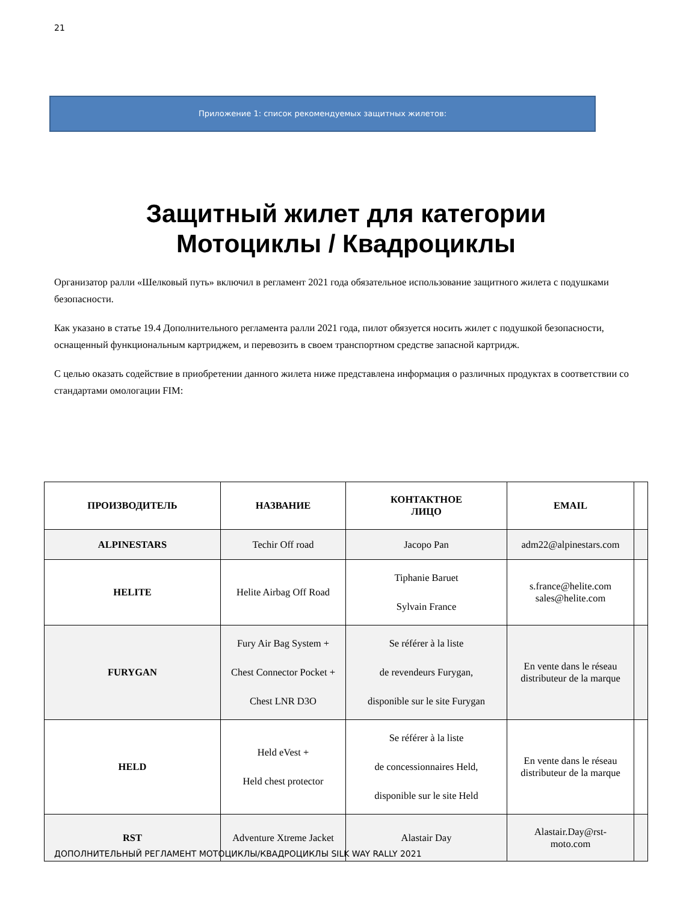21
Приложение 1: список рекомендуемых защитных жилетов:
Защитный жилет для категории
Мотоциклы / Квадроциклы
Организатор ралли «Шелковый путь» включил в регламент 2021 года обязательное использование защитного жилета с подушками безопасности.
Как указано в статье 19.4 Дополнительного регламента ралли 2021 года, пилот обязуется носить жилет с подушкой безопасности, оснащенный функциональным картриджем, и перевозить в своем транспортном средстве запасной картридж.
С целью оказать содействие в приобретении данного жилета ниже представлена информация о различных продуктах в соответствии со стандартами омологации FIM:
| ПРОИЗВОДИТЕЛЬ | НАЗВАНИЕ | КОНТАКТНОЕ ЛИЦО | EMAIL | |
| --- | --- | --- | --- | --- |
| ALPINESTARS | Techir Off road | Jacopo Pan | adm22@alpinestars.com | |
| HELITE | Helite Airbag Off Road | Tiphanie Baruet Sylvain France | s.france@helite.com sales@helite.com | |
| FURYGAN | Fury Air Bag System + Chest Connector Pocket + Chest LNR D3O | Se référer à la liste de revendeurs Furygan, disponible sur le site Furygan | En vente dans le réseau distributeur de la marque | |
| HELD | Held eVest + Held chest protector | Se référer à la liste de concessionnaires Held, disponible sur le site Held | En vente dans le réseau distributeur de la marque | |
| RST | Adventure Xtreme Jacket | Alastair Day | Alastair.Day@rst- moto.com | |
ДОПОЛНИТЕЛЬНЫЙ РЕГЛАМЕНТ МОТОЦИКЛЫ/КВАДРОЦИКЛЫ SILK WAY RALLY 2021